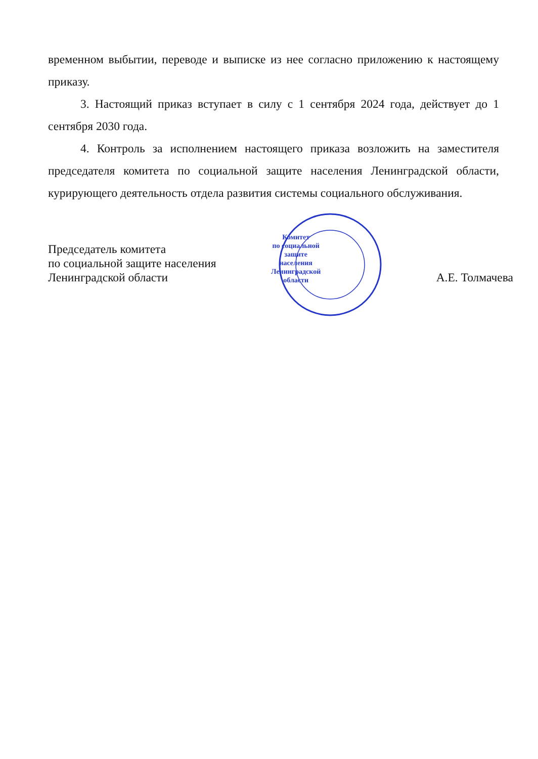временном выбытии, переводе и выписке из нее согласно приложению к настоящему приказу.
3. Настоящий приказ вступает в силу с 1 сентября 2024 года, действует до 1 сентября 2030 года.
4. Контроль за исполнением настоящего приказа возложить на заместителя председателя комитета по социальной защите населения Ленинградской области, курирующего деятельность отдела развития системы социального обслуживания.
Председатель комитета
по социальной защите населения
Ленинградской области
Комитет
по социальной
защите
населения
Ленинградской
области
А.Е. Толмачева